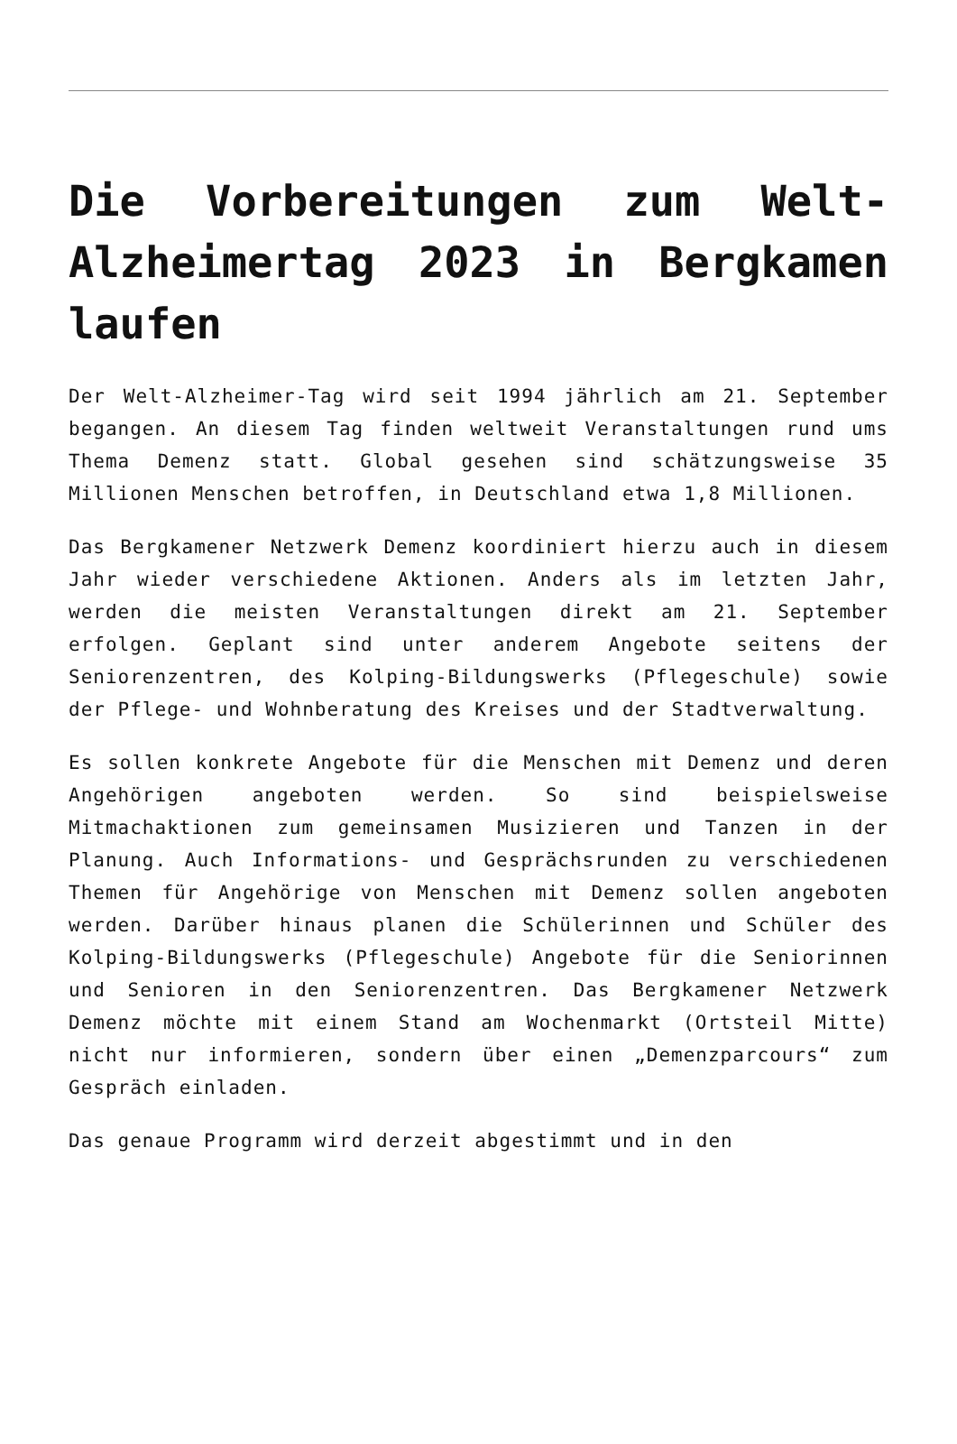Die Vorbereitungen zum Welt-Alzheimertag 2023 in Bergkamen laufen
Der Welt-Alzheimer-Tag wird seit 1994 jährlich am 21. September begangen. An diesem Tag finden weltweit Veranstaltungen rund ums Thema Demenz statt. Global gesehen sind schätzungsweise 35 Millionen Menschen betroffen, in Deutschland etwa 1,8 Millionen.
Das Bergkamener Netzwerk Demenz koordiniert hierzu auch in diesem Jahr wieder verschiedene Aktionen. Anders als im letzten Jahr, werden die meisten Veranstaltungen direkt am 21. September erfolgen. Geplant sind unter anderem Angebote seitens der Seniorenzentren, des Kolping-Bildungswerks (Pflegeschule) sowie der Pflege- und Wohnberatung des Kreises und der Stadtverwaltung.
Es sollen konkrete Angebote für die Menschen mit Demenz und deren Angehörigen angeboten werden. So sind beispielsweise Mitmachaktionen zum gemeinsamen Musizieren und Tanzen in der Planung. Auch Informations- und Gesprächsrunden zu verschiedenen Themen für Angehörige von Menschen mit Demenz sollen angeboten werden. Darüber hinaus planen die Schülerinnen und Schüler des Kolping-Bildungswerks (Pflegeschule) Angebote für die Seniorinnen und Senioren in den Seniorenzentren. Das Bergkamener Netzwerk Demenz möchte mit einem Stand am Wochenmarkt (Ortsteil Mitte) nicht nur informieren, sondern über einen „Demenzparcours“ zum Gespräch einladen.
Das genaue Programm wird derzeit abgestimmt und in den